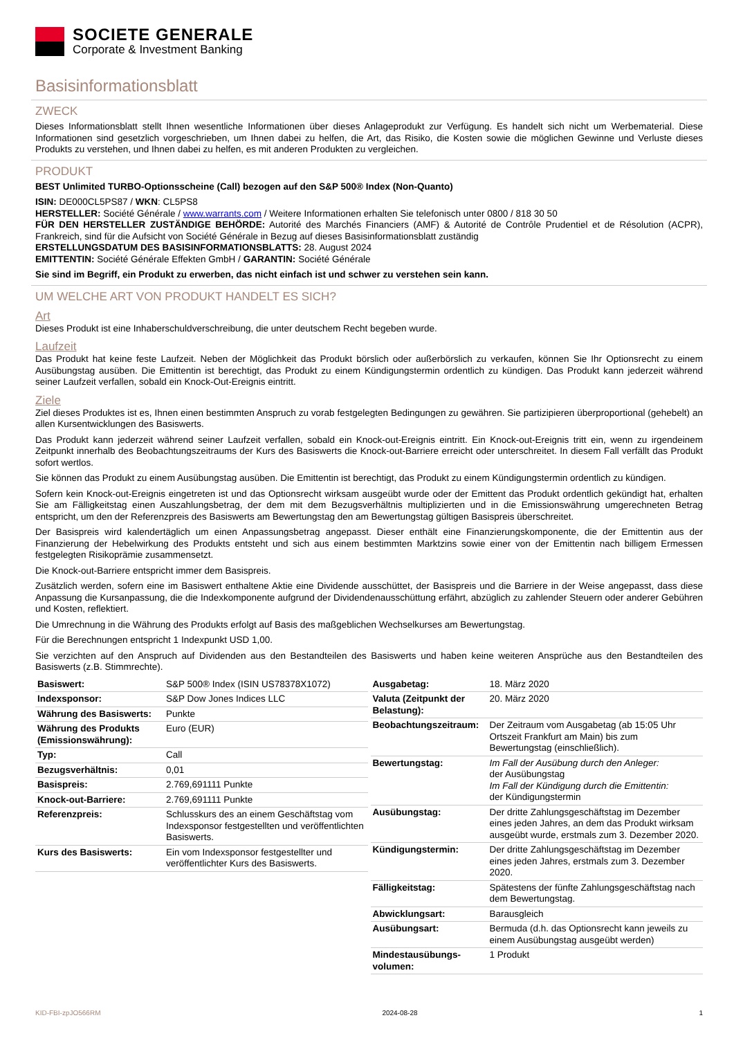SOCIETE GENERALE
Corporate & Investment Banking
Basisinformationsblatt
ZWECK
Dieses Informationsblatt stellt Ihnen wesentliche Informationen über dieses Anlageprodukt zur Verfügung. Es handelt sich nicht um Werbematerial. Diese Informationen sind gesetzlich vorgeschrieben, um Ihnen dabei zu helfen, die Art, das Risiko, die Kosten sowie die möglichen Gewinne und Verluste dieses Produkts zu verstehen, und Ihnen dabei zu helfen, es mit anderen Produkten zu vergleichen.
PRODUKT
BEST Unlimited TURBO-Optionsscheine (Call) bezogen auf den S&P 500® Index (Non-Quanto)
ISIN: DE000CL5PS87 / WKN: CL5PS8
HERSTELLER: Société Générale / www.warrants.com / Weitere Informationen erhalten Sie telefonisch unter 0800 / 818 30 50
FÜR DEN HERSTELLER ZUSTÄNDIGE BEHÖRDE: Autorité des Marchés Financiers (AMF) & Autorité de Contrôle Prudentiel et de Résolution (ACPR), Frankreich, sind für die Aufsicht von Société Générale in Bezug auf dieses Basisinformationsblatt zuständig
ERSTELLUNGSDATUM DES BASISINFORMATIONSBLATTS: 28. August 2024
EMITTENTIN: Société Générale Effekten GmbH / GARANTIN: Société Générale
Sie sind im Begriff, ein Produkt zu erwerben, das nicht einfach ist und schwer zu verstehen sein kann.
UM WELCHE ART VON PRODUKT HANDELT ES SICH?
Art
Dieses Produkt ist eine Inhaberschuldverschreibung, die unter deutschem Recht begeben wurde.
Laufzeit
Das Produkt hat keine feste Laufzeit. Neben der Möglichkeit das Produkt börslich oder außerbörslich zu verkaufen, können Sie Ihr Optionsrecht zu einem Ausübungstag ausüben. Die Emittentin ist berechtigt, das Produkt zu einem Kündigungstermin ordentlich zu kündigen. Das Produkt kann jederzeit während seiner Laufzeit verfallen, sobald ein Knock-Out-Ereignis eintritt.
Ziele
Ziel dieses Produktes ist es, Ihnen einen bestimmten Anspruch zu vorab festgelegten Bedingungen zu gewähren. Sie partizipieren überproportional (gehebelt) an allen Kursentwicklungen des Basiswerts.
Das Produkt kann jederzeit während seiner Laufzeit verfallen, sobald ein Knock-out-Ereignis eintritt. Ein Knock-out-Ereignis tritt ein, wenn zu irgendeinem Zeitpunkt innerhalb des Beobachtungszeitraums der Kurs des Basiswerts die Knock-out-Barriere erreicht oder unterschreitet. In diesem Fall verfällt das Produkt sofort wertlos.
Sie können das Produkt zu einem Ausübungstag ausüben. Die Emittentin ist berechtigt, das Produkt zu einem Kündigungstermin ordentlich zu kündigen.
Sofern kein Knock-out-Ereignis eingetreten ist und das Optionsrecht wirksam ausgeübt wurde oder der Emittent das Produkt ordentlich gekündigt hat, erhalten Sie am Fälligkeitstag einen Auszahlungsbetrag, der dem mit dem Bezugsverhältnis multiplizierten und in die Emissionswährung umgerechneten Betrag entspricht, um den der Referenzpreis des Basiswerts am Bewertungstag den am Bewertungstag gültigen Basispreis überschreitet.
Der Basispreis wird kalendertäglich um einen Anpassungsbetrag angepasst. Dieser enthält eine Finanzierungskomponente, die der Emittentin aus der Finanzierung der Hebelwirkung des Produkts entsteht und sich aus einem bestimmten Marktzins sowie einer von der Emittentin nach billigem Ermessen festgelegten Risikoprämie zusammensetzt.
Die Knock-out-Barriere entspricht immer dem Basispreis.
Zusätzlich werden, sofern eine im Basiswert enthaltene Aktie eine Dividende ausschüttet, der Basispreis und die Barriere in der Weise angepasst, dass diese Anpassung die Kursanpassung, die die Indexkomponente aufgrund der Dividendenausschüttung erfährt, abzüglich zu zahlender Steuern oder anderer Gebühren und Kosten, reflektiert.
Die Umrechnung in die Währung des Produkts erfolgt auf Basis des maßgeblichen Wechselkurses am Bewertungstag.
Für die Berechnungen entspricht 1 Indexpunkt USD 1,00.
Sie verzichten auf den Anspruch auf Dividenden aus den Bestandteilen des Basiswerts und haben keine weiteren Ansprüche aus den Bestandteilen des Basiswerts (z.B. Stimmrechte).
| Basiswert: | S&P 500® Index (ISIN US78378X1072) |
| Indexsponsor: | S&P Dow Jones Indices LLC |
| Währung des Basiswerts: | Punkte |
| Währung des Produkts (Emissionswährung): | Euro (EUR) |
| Typ: | Call |
| Bezugsverhältnis: | 0,01 |
| Basispreis: | 2.769,691111 Punkte |
| Knock-out-Barriere: | 2.769,691111 Punkte |
| Referenzpreis: | Schlusskurs des an einem Geschäftstag vom Indexsponsor festgestellten und veröffentlichten Basiswerts. |
| Kurs des Basiswerts: | Ein vom Indexsponsor festgestellter und veröffentlichter Kurs des Basiswerts. |
| Ausgabetag: | 18. März 2020 |
| Valuta (Zeitpunkt der Belastung): | 20. März 2020 |
| Beobachtungszeitraum: | Der Zeitraum vom Ausgabetag (ab 15:05 Uhr Ortszeit Frankfurt am Main) bis zum Bewertungstag (einschließlich). |
| Bewertungstag: | Im Fall der Ausübung durch den Anleger: der Ausübungstag Im Fall der Kündigung durch die Emittentin: der Kündigungstermin |
| Ausübungstag: | Der dritte Zahlungsgeschäftstag im Dezember eines jeden Jahres, an dem das Produkt wirksam ausgeübt wurde, erstmals zum 3. Dezember 2020. |
| Kündigungstermin: | Der dritte Zahlungsgeschäftstag im Dezember eines jeden Jahres, erstmals zum 3. Dezember 2020. |
| Fälligkeitstag: | Spätestens der fünfte Zahlungsgeschäftstag nach dem Bewertungstag. |
| Abwicklungsart: | Barausgleich |
| Ausübungsart: | Bermuda (d.h. das Optionsrecht kann jeweils zu einem Ausübungstag ausgeübt werden) |
| Mindestausübungs-volumen: | 1 Produkt |
KID-FBI-zpJO566RM 2024-08-28 1